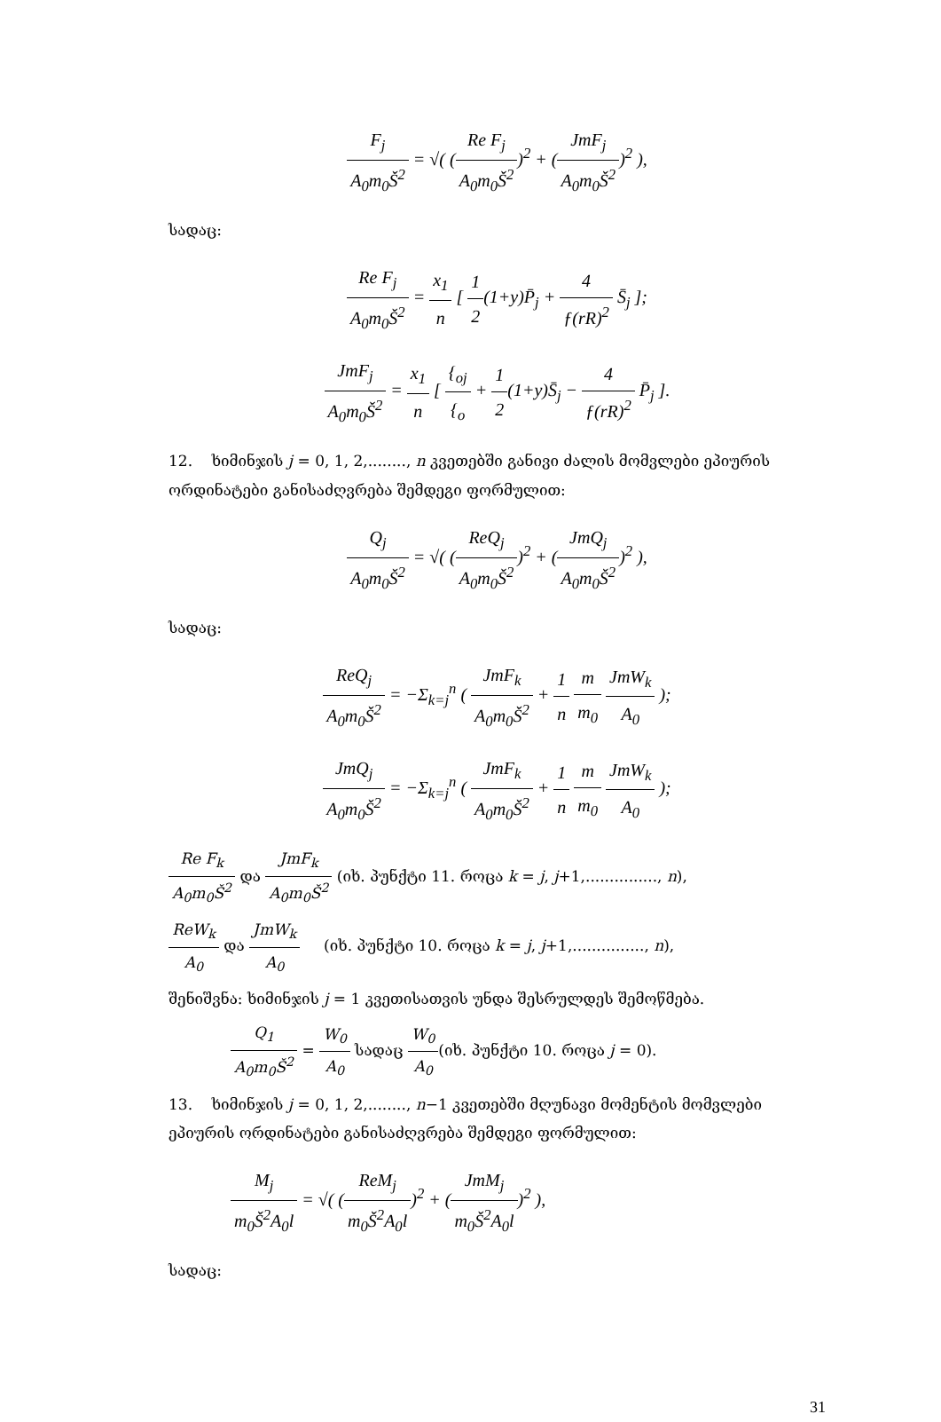F<sub>j</sub> A<sub>0</sub>m<sub>0</sub>Š<sup>2</sup> = √( (Re F<sub>j</sub> A<sub>0</sub>m<sub>0</sub>Š<sup>2</sup>)<sup>2</sup> + (JmF<sub>j</sub> A<sub>0</sub>m<sub>0</sub>Š<sup>2</sup>)<sup>2</sup> ),
სადაც:
Re F<sub>j</sub> A<sub>0</sub>m<sub>0</sub>Š<sup>2</sup> = x<sub>1</sub> n [ 1 2(1+y)P̄<sub>j</sub> + 4 ƒ(rR)<sup>2</sup> S̄<sub>j</sub> ];
JmF<sub>j</sub> A<sub>0</sub>m<sub>0</sub>Š<sup>2</sup> = x<sub>1</sub> n [ {<sub>oj</sub> {<sub>o</sub> + 1 2(1+y)S̄<sub>j</sub> − 4 ƒ(rR)<sup>2</sup> P̄<sub>j</sub> ].
12. ხიმინჯის j = 0, 1, 2,........, n კვეთებში განივი ძალის მომვლები ეპიურის ორდინატები განისაძღვრება შემდეგი ფორმულით:
Q<sub>j</sub> A<sub>0</sub>m<sub>0</sub>Š<sup>2</sup> = √( (ReQ<sub>j</sub> A<sub>0</sub>m<sub>0</sub>Š<sup>2</sup>)<sup>2</sup> + (JmQ<sub>j</sub> A<sub>0</sub>m<sub>0</sub>Š<sup>2</sup>)<sup>2</sup> ),
სადაც:
ReQ<sub>j</sub> A<sub>0</sub>m<sub>0</sub>Š<sup>2</sup> = −Σ<sub>k=j</sub><sup>n</sup> ( JmF<sub>k</sub> A<sub>0</sub>m<sub>0</sub>Š<sup>2</sup> + 1 n m m<sub>0</sub> JmW<sub>k</sub> A<sub>0</sub> );
JmQ<sub>j</sub> A<sub>0</sub>m<sub>0</sub>Š<sup>2</sup> = −Σ<sub>k=j</sub><sup>n</sup> ( JmF<sub>k</sub> A<sub>0</sub>m<sub>0</sub>Š<sup>2</sup> + 1 n m m<sub>0</sub> JmW<sub>k</sub> A<sub>0</sub> );
Re F<sub>k</sub> A<sub>0</sub>m<sub>0</sub>Š<sup>2</sup> და JmF<sub>k</sub> A<sub>0</sub>m<sub>0</sub>Š<sup>2</sup> (იხ. პუნქტი 11. როცა k = j, j+1,..............., n),
ReW<sub>k</sub> A<sub>0</sub> და JmW<sub>k</sub> A<sub>0</sub> (იხ. პუნქტი 10. როცა k = j, j+1,..............., n),
შენიშვნა: ხიმინჯის j = 1 კვეთისათვის უნდა შესრულდეს შემოწმება.
Q<sub>1</sub> A<sub>0</sub>m<sub>0</sub>Š<sup>2</sup> = W<sub>0</sub> A<sub>0</sub> სადაც W<sub>0</sub> A<sub>0</sub>(იხ. პუნქტი 10. როცა j = 0).
13. ხიმინჯის j = 0, 1, 2,........, n−1 კვეთებში მღუნავი მომენტის მომვლები ეპიურის ორდინატები განისაძღვრება შემდეგი ფორმულით:
M<sub>j</sub> m<sub>0</sub>Š<sup>2</sup>A<sub>0</sub>l = √( (ReM<sub>j</sub> m<sub>0</sub>Š<sup>2</sup>A<sub>0</sub>l)<sup>2</sup> + (JmM<sub>j</sub> m<sub>0</sub>Š<sup>2</sup>A<sub>0</sub>l)<sup>2</sup> ),
სადაც:
31